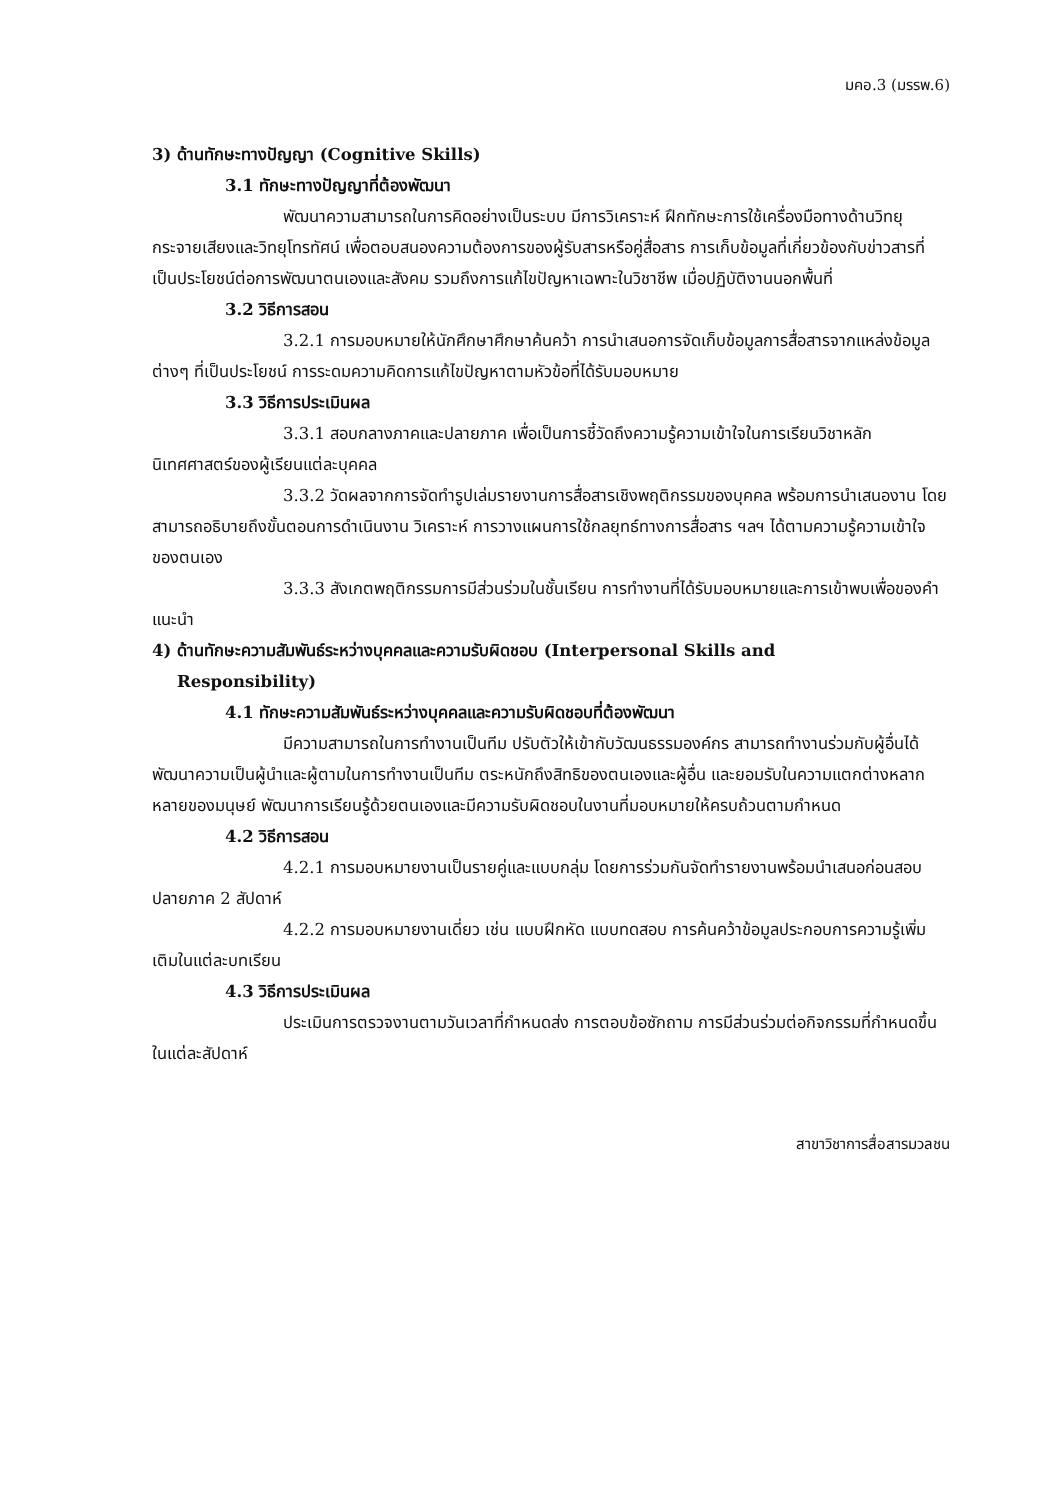มคอ.3 (มรรพ.6)
3) ด้านทักษะทางปัญญา (Cognitive Skills)
3.1 ทักษะทางปัญญาที่ต้องพัฒนา
พัฒนาความสามารถในการคิดอย่างเป็นระบบ มีการวิเคราะห์ ฝึกทักษะการใช้เครื่องมือทางด้านวิทยุกระจายเสียงและวิทยุโทรทัศน์ เพื่อตอบสนองความต้องการของผู้รับสารหรือคู่สื่อสาร การเก็บข้อมูลที่เกี่ยวข้องกับข่าวสารที่เป็นประโยชน์ต่อการพัฒนาตนเองและสังคม รวมถึงการแก้ไขปัญหาเฉพาะในวิชาชีพ เมื่อปฏิบัติงานนอกพื้นที่
3.2 วิธีการสอน
3.2.1 การมอบหมายให้นักศึกษาศึกษาค้นคว้า การนำเสนอการจัดเก็บข้อมูลการสื่อสารจากแหล่งข้อมูลต่างๆ ที่เป็นประโยชน์ การระดมความคิดการแก้ไขปัญหาตามหัวข้อที่ได้รับมอบหมาย
3.3 วิธีการประเมินผล
3.3.1 สอบกลางภาคและปลายภาค เพื่อเป็นการชี้วัดถึงความรู้ความเข้าใจในการเรียนวิชาหลักนิเทศศาสตร์ของผู้เรียนแต่ละบุคคล
3.3.2 วัดผลจากการจัดทำรูปเล่มรายงานการสื่อสารเชิงพฤติกรรมของบุคคล พร้อมการนำเสนองาน โดยสามารถอธิบายถึงขั้นตอนการดำเนินงาน วิเคราะห์ การวางแผนการใช้กลยุทธ์ทางการสื่อสาร ฯลฯ ได้ตามความรู้ความเข้าใจของตนเอง
3.3.3 สังเกตพฤติกรรมการมีส่วนร่วมในชั้นเรียน การทำงานที่ได้รับมอบหมายและการเข้าพบเพื่อของคำแนะนำ
4) ด้านทักษะความสัมพันธ์ระหว่างบุคคลและความรับผิดชอบ (Interpersonal Skills and
Responsibility)
4.1 ทักษะความสัมพันธ์ระหว่างบุคคลและความรับผิดชอบที่ต้องพัฒนา
มีความสามารถในการทำงานเป็นทีม ปรับตัวให้เข้ากับวัฒนธรรมองค์กร สามารถทำงานร่วมกับผู้อื่นได้ พัฒนาความเป็นผู้นำและผู้ตามในการทำงานเป็นทีม ตระหนักถึงสิทธิของตนเองและผู้อื่น และยอมรับในความแตกต่างหลากหลายของมนุษย์ พัฒนาการเรียนรู้ด้วยตนเองและมีความรับผิดชอบในงานที่มอบหมายให้ครบถ้วนตามกำหนด
4.2 วิธีการสอน
4.2.1 การมอบหมายงานเป็นรายคู่และแบบกลุ่ม โดยการร่วมกันจัดทำรายงานพร้อมนำเสนอก่อนสอบปลายภาค 2 สัปดาห์
4.2.2 การมอบหมายงานเดี่ยว เช่น แบบฝึกหัด แบบทดสอบ การค้นคว้าข้อมูลประกอบการความรู้เพิ่มเติมในแต่ละบทเรียน
4.3 วิธีการประเมินผล
ประเมินการตรวจงานตามวันเวลาที่กำหนดส่ง การตอบข้อซักถาม การมีส่วนร่วมต่อกิจกรรมที่กำหนดขึ้นในแต่ละสัปดาห์
สาขาวิชาการสื่อสารมวลชน